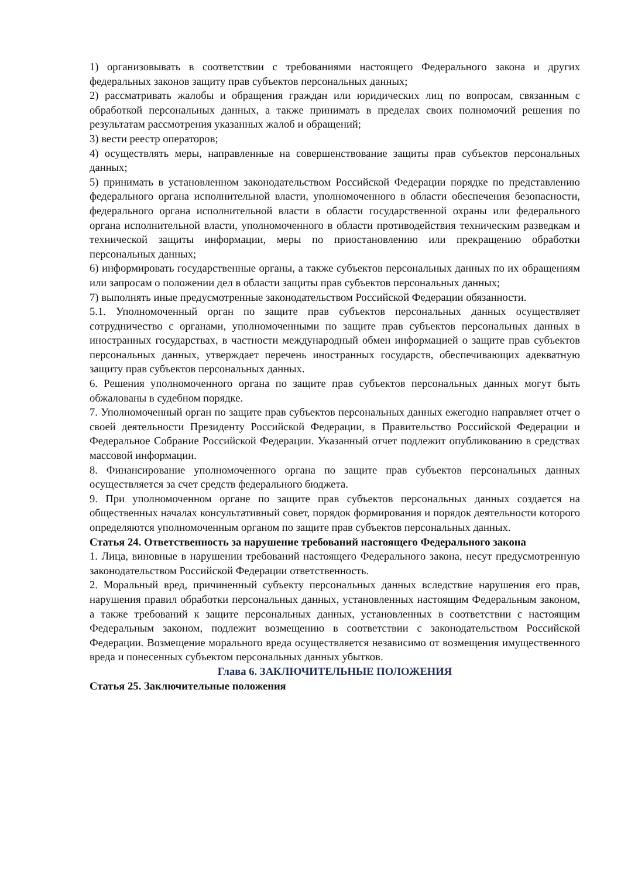1) организовывать в соответствии с требованиями настоящего Федерального закона и других федеральных законов защиту прав субъектов персональных данных;
2) рассматривать жалобы и обращения граждан или юридических лиц по вопросам, связанным с обработкой персональных данных, а также принимать в пределах своих полномочий решения по результатам рассмотрения указанных жалоб и обращений;
3) вести реестр операторов;
4) осуществлять меры, направленные на совершенствование защиты прав субъектов персональных данных;
5) принимать в установленном законодательством Российской Федерации порядке по представлению федерального органа исполнительной власти, уполномоченного в области обеспечения безопасности, федерального органа исполнительной власти в области государственной охраны или федерального органа исполнительной власти, уполномоченного в области противодействия техническим разведкам и технической защиты информации, меры по приостановлению или прекращению обработки персональных данных;
6) информировать государственные органы, а также субъектов персональных данных по их обращениям или запросам о положении дел в области защиты прав субъектов персональных данных;
7) выполнять иные предусмотренные законодательством Российской Федерации обязанности.
5.1. Уполномоченный орган по защите прав субъектов персональных данных осуществляет сотрудничество с органами, уполномоченными по защите прав субъектов персональных данных в иностранных государствах, в частности международный обмен информацией о защите прав субъектов персональных данных, утверждает перечень иностранных государств, обеспечивающих адекватную защиту прав субъектов персональных данных.
6. Решения уполномоченного органа по защите прав субъектов персональных данных могут быть обжалованы в судебном порядке.
7. Уполномоченный орган по защите прав субъектов персональных данных ежегодно направляет отчет о своей деятельности Президенту Российской Федерации, в Правительство Российской Федерации и Федеральное Собрание Российской Федерации. Указанный отчет подлежит опубликованию в средствах массовой информации.
8. Финансирование уполномоченного органа по защите прав субъектов персональных данных осуществляется за счет средств федерального бюджета.
9. При уполномоченном органе по защите прав субъектов персональных данных создается на общественных началах консультативный совет, порядок формирования и порядок деятельности которого определяются уполномоченным органом по защите прав субъектов персональных данных.
Статья 24. Ответственность за нарушение требований настоящего Федерального закона
1. Лица, виновные в нарушении требований настоящего Федерального закона, несут предусмотренную законодательством Российской Федерации ответственность.
2. Моральный вред, причиненный субъекту персональных данных вследствие нарушения его прав, нарушения правил обработки персональных данных, установленных настоящим Федеральным законом, а также требований к защите персональных данных, установленных в соответствии с настоящим Федеральным законом, подлежит возмещению в соответствии с законодательством Российской Федерации. Возмещение морального вреда осуществляется независимо от возмещения имущественного вреда и понесенных субъектом персональных данных убытков.
Глава 6. ЗАКЛЮЧИТЕЛЬНЫЕ ПОЛОЖЕНИЯ
Статья 25. Заключительные положения